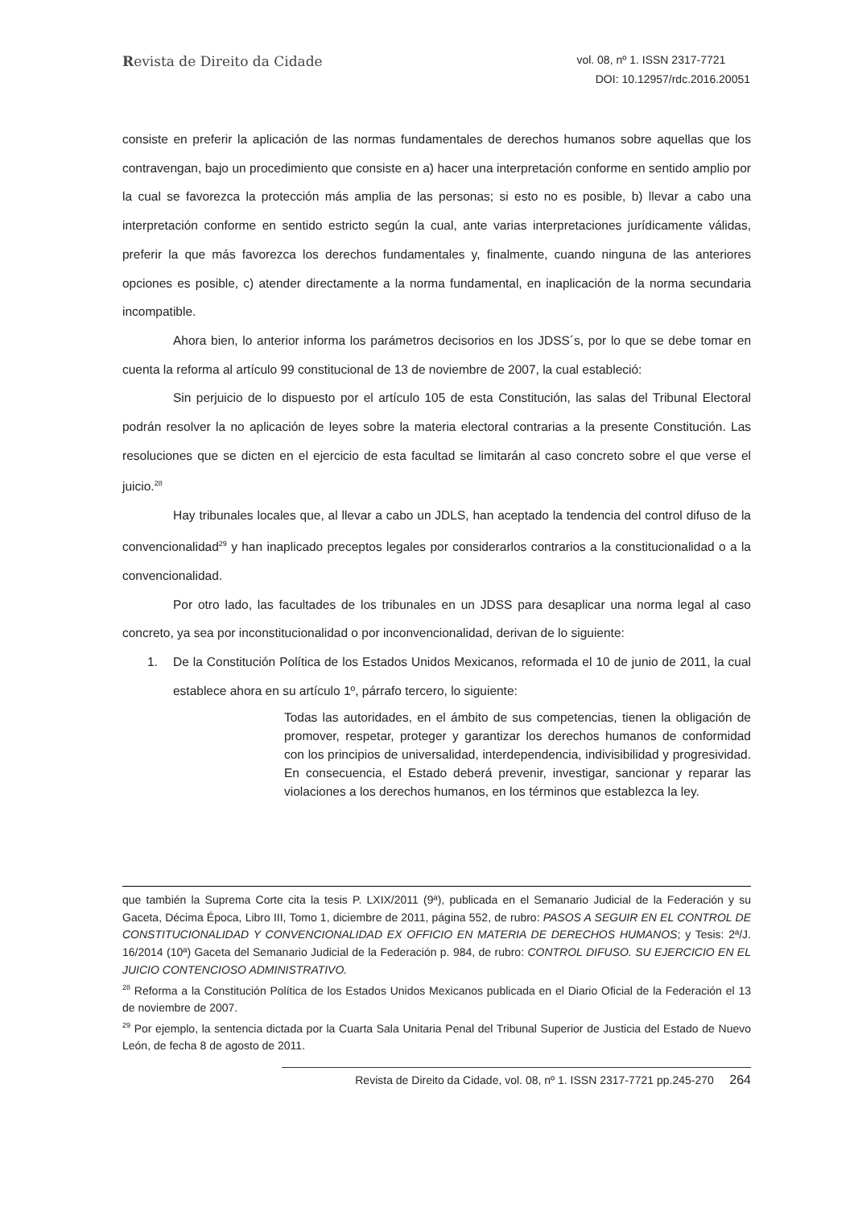Revista de Direito da Cidade
vol. 08, nº 1. ISSN 2317-7721
DOI: 10.12957/rdc.2016.20051
consiste en preferir la aplicación de las normas fundamentales de derechos humanos sobre aquellas que los contravengan, bajo un procedimiento que consiste en a) hacer una interpretación conforme en sentido amplio por la cual se favorezca la protección más amplia de las personas; si esto no es posible, b) llevar a cabo una interpretación conforme en sentido estricto según la cual, ante varias interpretaciones jurídicamente válidas, preferir la que más favorezca los derechos fundamentales y, finalmente, cuando ninguna de las anteriores opciones es posible, c) atender directamente a la norma fundamental, en inaplicación de la norma secundaria incompatible.
Ahora bien, lo anterior informa los parámetros decisorios en los JDSS´s, por lo que se debe tomar en cuenta la reforma al artículo 99 constitucional de 13 de noviembre de 2007, la cual estableció:
Sin perjuicio de lo dispuesto por el artículo 105 de esta Constitución, las salas del Tribunal Electoral podrán resolver la no aplicación de leyes sobre la materia electoral contrarias a la presente Constitución. Las resoluciones que se dicten en el ejercicio de esta facultad se limitarán al caso concreto sobre el que verse el juicio.<sup>28</sup>
Hay tribunales locales que, al llevar a cabo un JDLS, han aceptado la tendencia del control difuso de la convencionalidad<sup>29</sup> y han inaplicado preceptos legales por considerarlos contrarios a la constitucionalidad o a la convencionalidad.
Por otro lado, las facultades de los tribunales en un JDSS para desaplicar una norma legal al caso concreto, ya sea por inconstitucionalidad o por inconvencionalidad, derivan de lo siguiente:
1. De la Constitución Política de los Estados Unidos Mexicanos, reformada el 10 de junio de 2011, la cual establece ahora en su artículo 1º, párrafo tercero, lo siguiente:
Todas las autoridades, en el ámbito de sus competencias, tienen la obligación de promover, respetar, proteger y garantizar los derechos humanos de conformidad con los principios de universalidad, interdependencia, indivisibilidad y progresividad. En consecuencia, el Estado deberá prevenir, investigar, sancionar y reparar las violaciones a los derechos humanos, en los términos que establezca la ley.
que también la Suprema Corte cita la tesis P. LXIX/2011 (9ª), publicada en el Semanario Judicial de la Federación y su Gaceta, Décima Época, Libro III, Tomo 1, diciembre de 2011, página 552, de rubro: PASOS A SEGUIR EN EL CONTROL DE CONSTITUCIONALIDAD Y CONVENCIONALIDAD EX OFFICIO EN MATERIA DE DERECHOS HUMANOS; y Tesis: 2ª/J. 16/2014 (10ª) Gaceta del Semanario Judicial de la Federación p. 984, de rubro: CONTROL DIFUSO. SU EJERCICIO EN EL JUICIO CONTENCIOSO ADMINISTRATIVO.
<sup>28</sup> Reforma a la Constitución Política de los Estados Unidos Mexicanos publicada en el Diario Oficial de la Federación el 13 de noviembre de 2007.
<sup>29</sup> Por ejemplo, la sentencia dictada por la Cuarta Sala Unitaria Penal del Tribunal Superior de Justicia del Estado de Nuevo León, de fecha 8 de agosto de 2011.
Revista de Direito da Cidade, vol. 08, nº 1. ISSN 2317-7721 pp.245-270 264